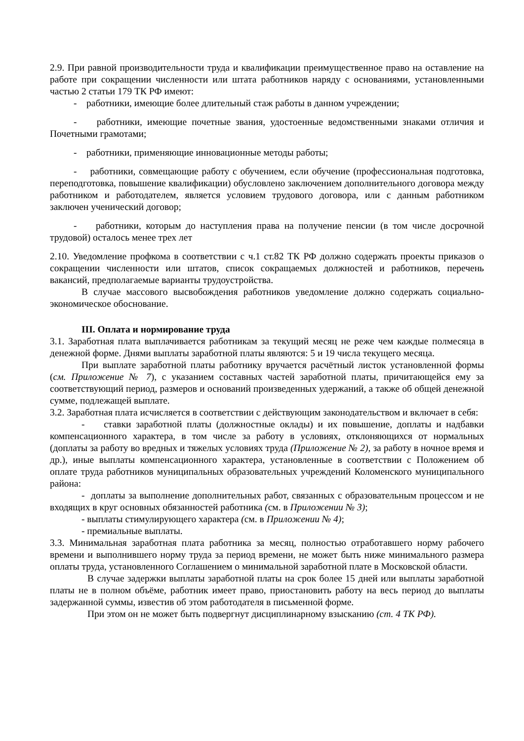2.9. При равной производительности труда и квалификации преимущественное право на оставление на работе при сокращении численности или штата работников наряду с основаниями, установленными частью 2 статьи 179 ТК РФ имеют:
- работники, имеющие более длительный стаж работы в данном учреждении;
- работники, имеющие почетные звания, удостоенные ведомственными знаками отличия и Почетными грамотами;
- работники, применяющие инновационные методы работы;
- работники, совмещающие работу с обучением, если обучение (профессиональная подготовка, переподготовка, повышение квалификации) обусловлено заключением дополнительного договора между работником и работодателем, является условием трудового договора, или с данным работником заключен ученический договор;
- работники, которым до наступления права на получение пенсии (в том числе досрочной трудовой) осталось менее трех лет
2.10. Уведомление профкома в соответствии с ч.1 ст.82 ТК РФ должно содержать проекты приказов о сокращении численности или штатов, список сокращаемых должностей и работников, перечень вакансий, предполагаемые варианты трудоустройства.
В случае массового высвобождения работников уведомление должно содержать социально-экономическое обоснование.
III. Оплата и нормирование труда
3.1. Заработная плата выплачивается работникам за текущий месяц не реже чем каждые полмесяца в денежной форме. Днями выплаты заработной платы являются: 5 и 19 числа текущего месяца.
При выплате заработной платы работнику вручается расчётный листок установленной формы (см. Приложение № 7), с указанием составных частей заработной платы, причитающейся ему за соответствующий период, размеров и оснований произведенных удержаний, а также об общей денежной сумме, подлежащей выплате.
3.2. Заработная плата исчисляется в соответствии с действующим законодательством и включает в себя:
- ставки заработной платы (должностные оклады) и их повышение, доплаты и надбавки компенсационного характера, в том числе за работу в условиях, отклоняющихся от нормальных (доплаты за работу во вредных и тяжелых условиях труда (Приложение № 2), за работу в ночное время и др.), иные выплаты компенсационного характера, установленные в соответствии с Положением об оплате труда работников муниципальных образовательных учреждений Коломенского муниципального района:
- доплаты за выполнение дополнительных работ, связанных с образовательным процессом и не входящих в круг основных обязанностей работника (см. в Приложении № 3);
- выплаты стимулирующего характера (см. в Приложении № 4);
- премиальные выплаты.
3.3. Минимальная заработная плата работника за месяц, полностью отработавшего норму рабочего времени и выполнившего норму труда за период времени, не может быть ниже минимального размера оплаты труда, установленного Соглашением о минимальной заработной плате в Московской области.
В случае задержки выплаты заработной платы на срок более 15 дней или выплаты заработной платы не в полном объёме, работник имеет право, приостановить работу на весь период до выплаты задержанной суммы, известив об этом работодателя в письменной форме.
При этом он не может быть подвергнут дисциплинарному взысканию (ст. 4 ТК РФ).